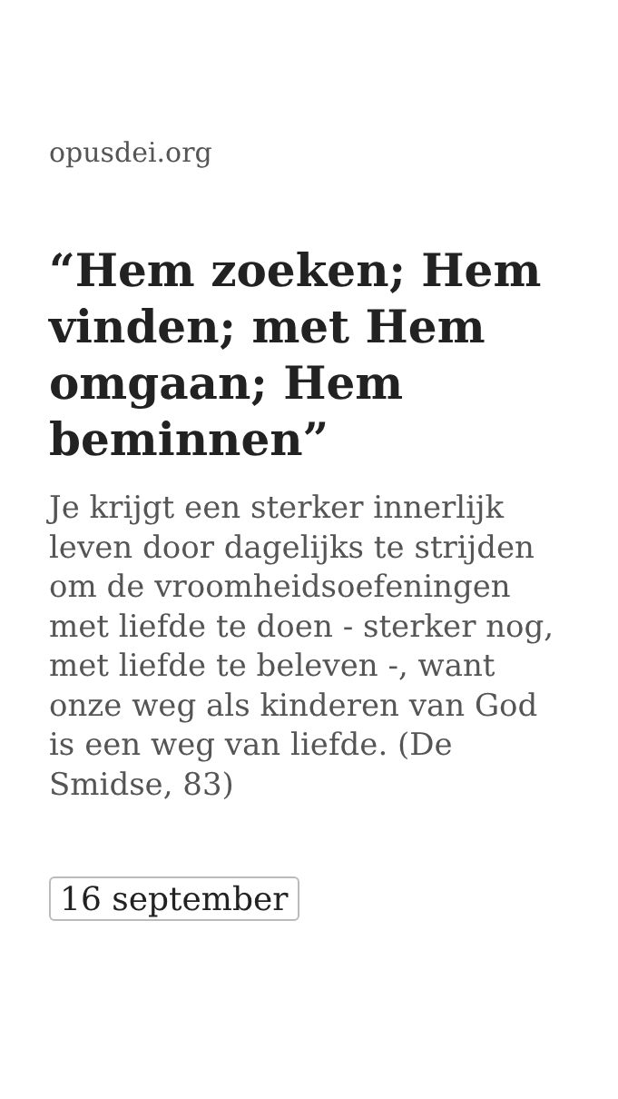opusdei.org
“Hem zoeken; Hem vinden; met Hem omgaan; Hem beminnen”
Je krijgt een sterker innerlijk leven door dagelijks te strijden om de vroomheidsoefeningen met liefde te doen - sterker nog, met liefde te beleven -, want onze weg als kinderen van God is een weg van liefde. (De Smidse, 83)
16 september